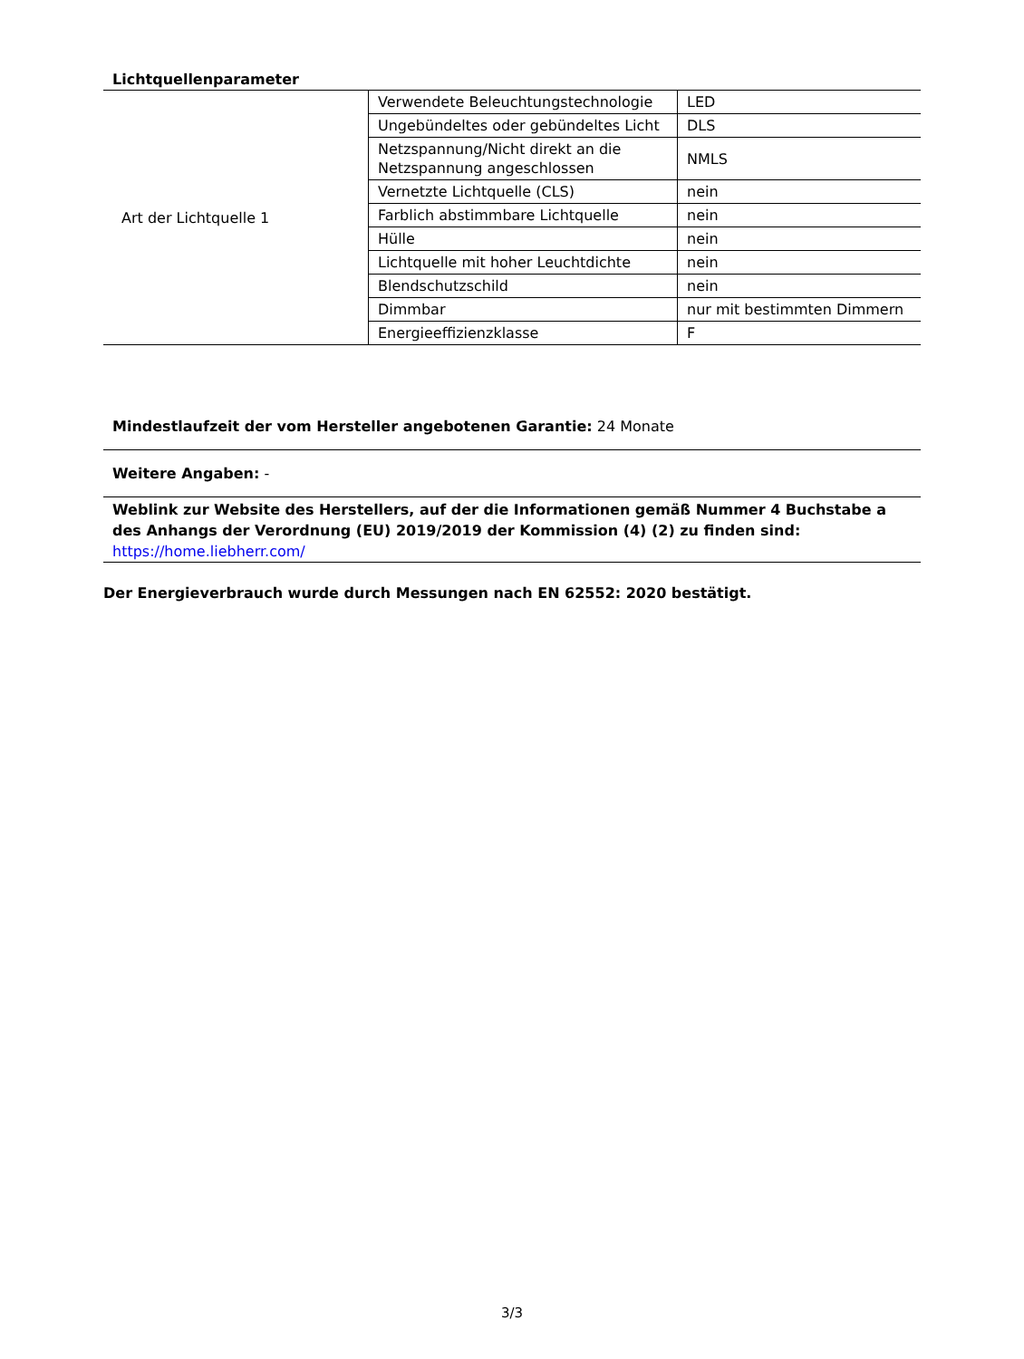Lichtquellenparameter
| Art der Lichtquelle 1 | Verwendete Beleuchtungstechnologie | LED |
| | Ungebündeltes oder gebündeltes Licht | DLS |
| | Netzspannung/Nicht direkt an die Netzspannung angeschlossen | NMLS |
| | Vernetzte Lichtquelle (CLS) | nein |
| | Farblich abstimmbare Lichtquelle | nein |
| | Hülle | nein |
| | Lichtquelle mit hoher Leuchtdichte | nein |
| | Blendschutzschild | nein |
| | Dimmbar | nur mit bestimmten Dimmern |
| | Energieeffizienzklasse | F |
Mindestlaufzeit der vom Hersteller angebotenen Garantie: 24 Monate
Weitere Angaben: -
Weblink zur Website des Herstellers, auf der die Informationen gemäß Nummer 4 Buchstabe a des Anhangs der Verordnung (EU) 2019/2019 der Kommission (4) (2) zu finden sind:
https://home.liebherr.com/
Der Energieverbrauch wurde durch Messungen nach EN 62552: 2020 bestätigt.
3/3